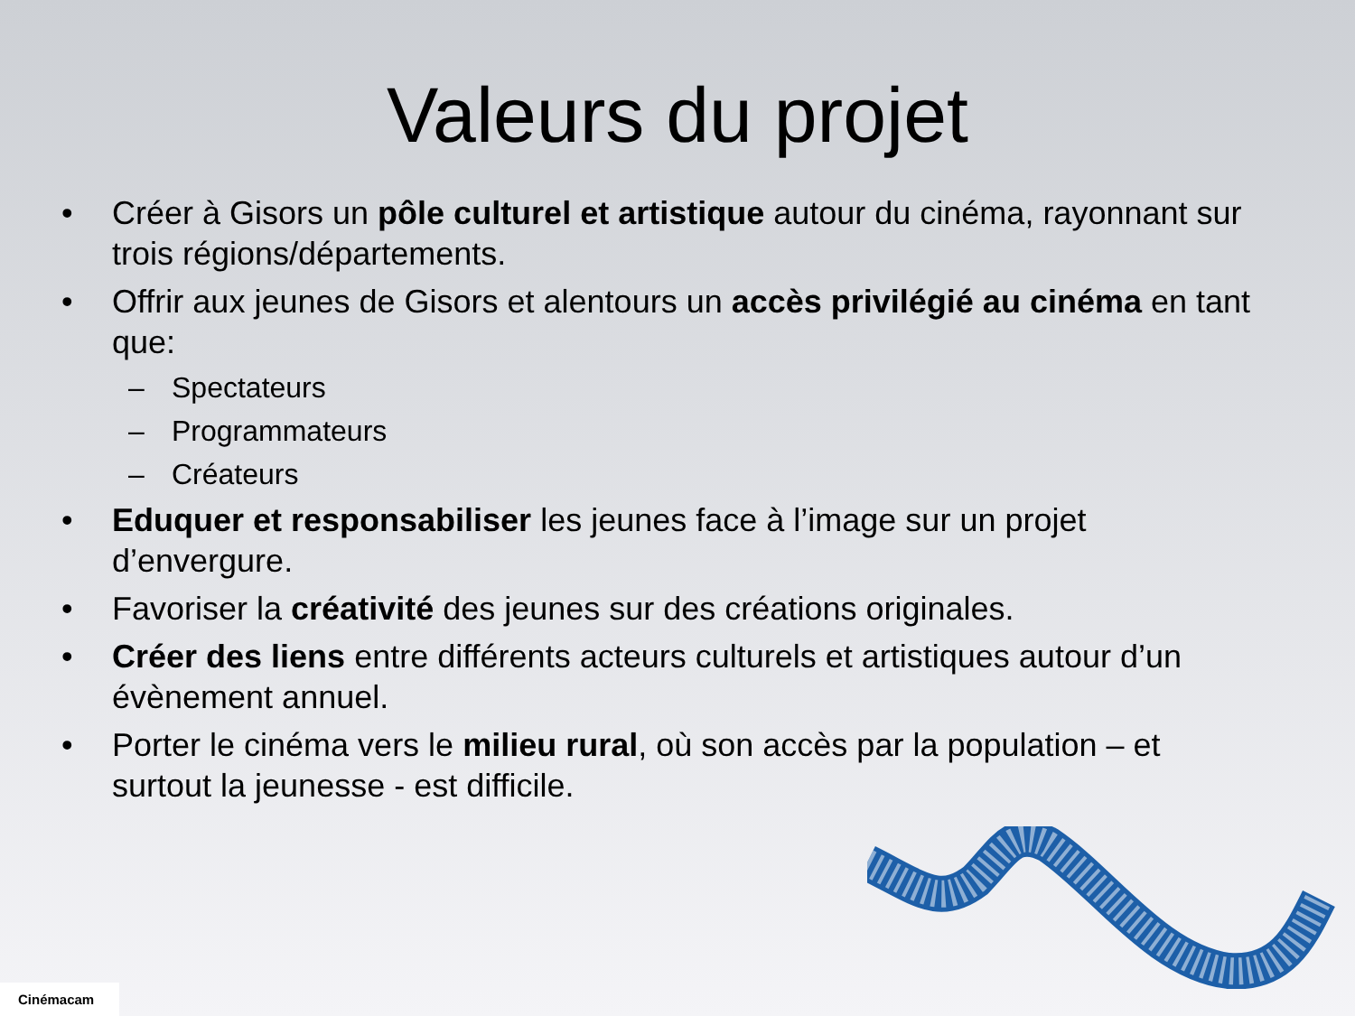Valeurs du projet
• Créer à Gisors un pôle culturel et artistique autour du cinéma, rayonnant sur trois régions/départements.
• Offrir aux jeunes de Gisors et alentours un accès privilégié au cinéma en tant que:
– Spectateurs
– Programmateurs
– Créateurs
• Eduquer et responsabiliser les jeunes face à l’image sur un projet d’envergure.
• Favoriser la créativité des jeunes sur des créations originales.
• Créer des liens entre différents acteurs culturels et artistiques autour d’un évènement annuel.
• Porter le cinéma vers le milieu rural, où son accès par la population – et surtout la jeunesse - est difficile.
Cinémacam